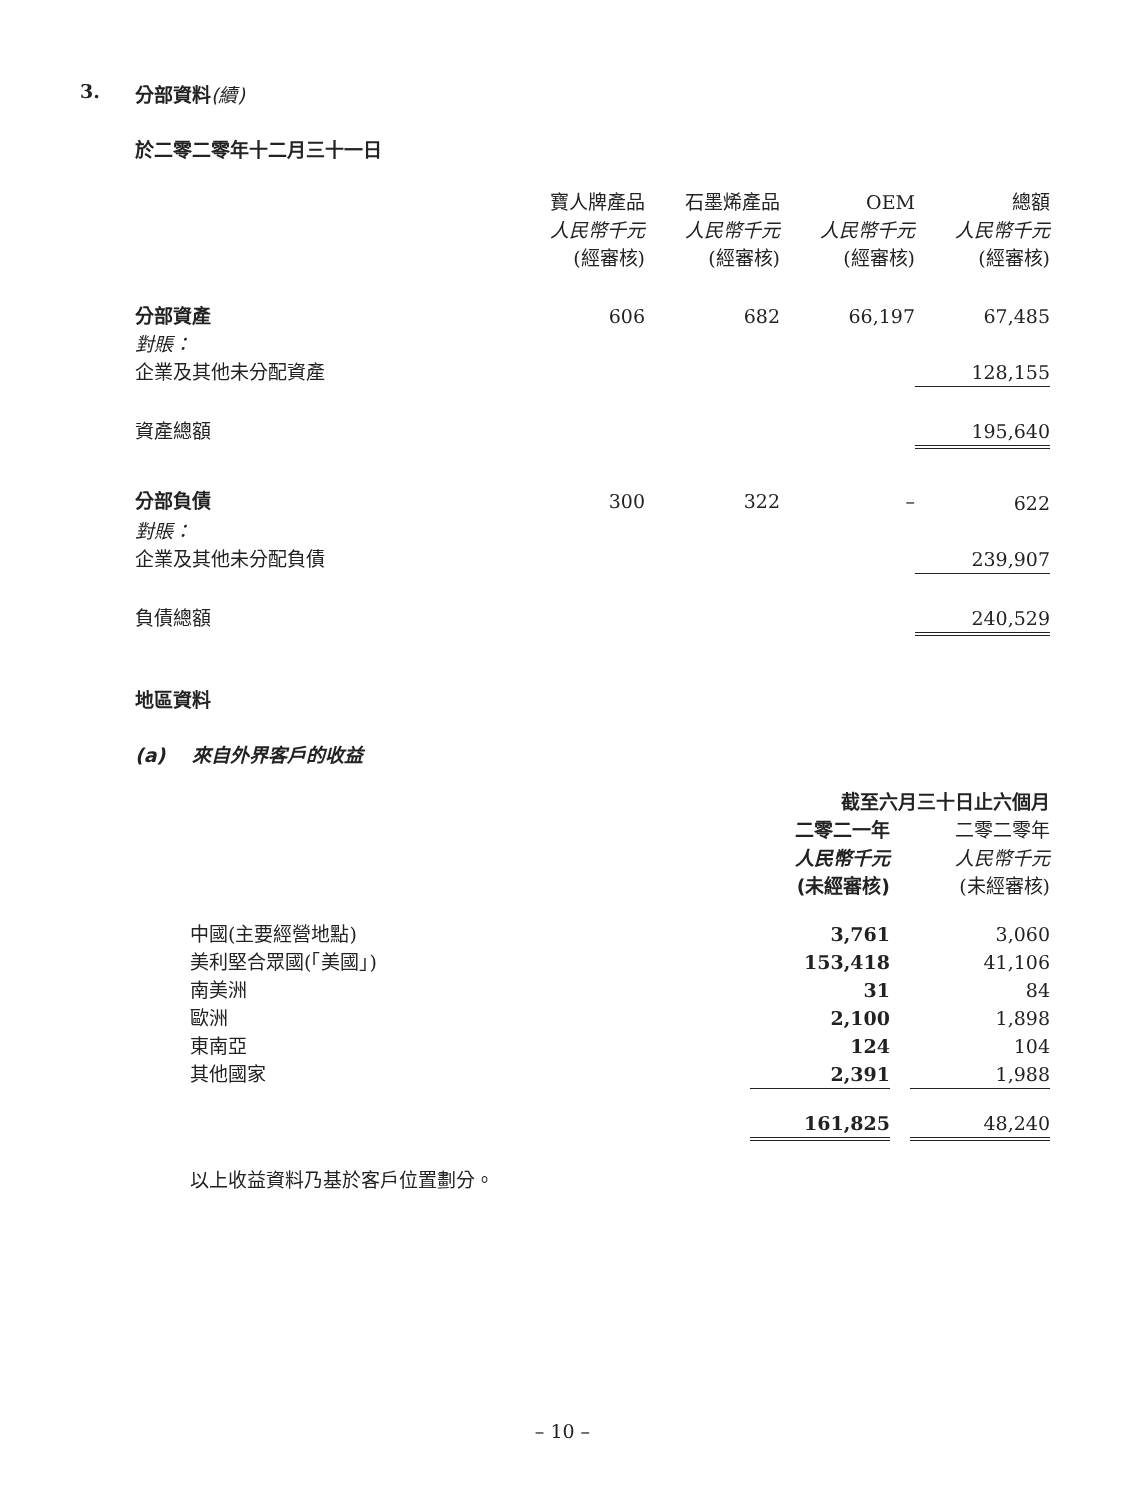3. 分部資料(續)
於二零二零年十二月三十一日
| | 寶人牌產品 人民幣千元 (經審核) | 石墨烯產品 人民幣千元 (經審核) | OEM 人民幣千元 (經審核) | 總額 人民幣千元 (經審核) |
| 分部資產 | 606 | 682 | 66,197 | 67,485 |
| 對賬： | | | | |
| 企業及其他未分配資產 | | | | 128,155 |
| 資產總額 | | | | 195,640 |
| 分部負債 | 300 | 322 | – | 622 |
| 對賬： | | | | |
| 企業及其他未分配負債 | | | | 239,907 |
| 負債總額 | | | | 240,529 |
地區資料
(a) 來自外界客戶的收益
| | 截至六月三十日止六個月 | | |
| | 二零二一年 人民幣千元 (未經審核) | | 二零二零年 人民幣千元 (未經審核) |
| 中國(主要經營地點) | 3,761 | | 3,060 |
| 美利堅合眾國(「美國」) | 153,418 | | 41,106 |
| 南美洲 | 31 | | 84 |
| 歐洲 | 2,100 | | 1,898 |
| 東南亞 | 124 | | 104 |
| 其他國家 | 2,391 | | 1,988 |
| | 161,825 | | 48,240 |
以上收益資料乃基於客戶位置劃分。
– 10 –